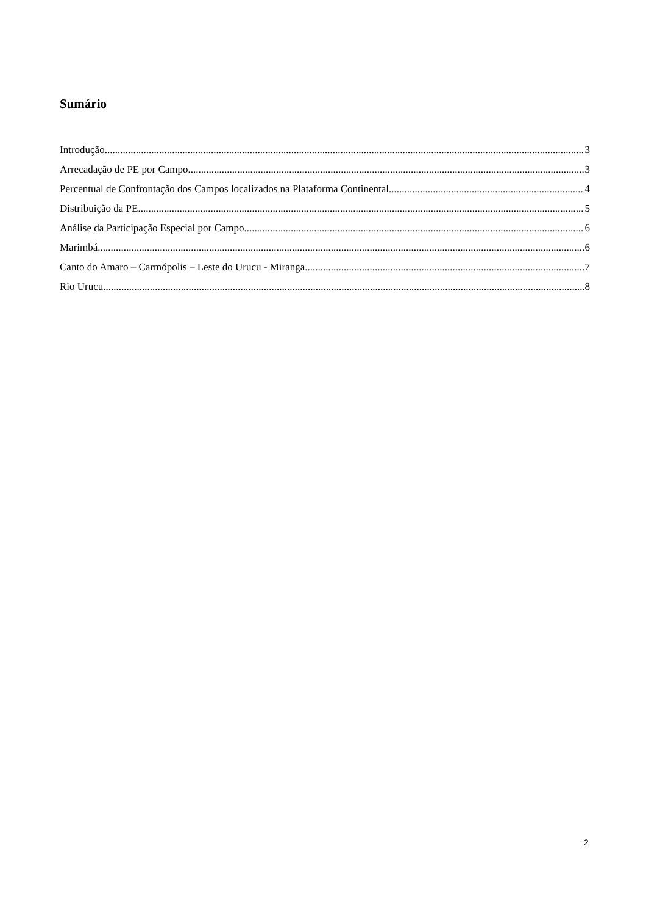Sumário
Introdução 3
Arrecadação de PE por Campo 3
Percentual de Confrontação dos Campos localizados na Plataforma Continental 4
Distribuição da PE 5
Análise da Participação Especial por Campo 6
Marimbá 6
Canto do Amaro – Carmópolis – Leste do Urucu - Miranga 7
Rio Urucu 8
2